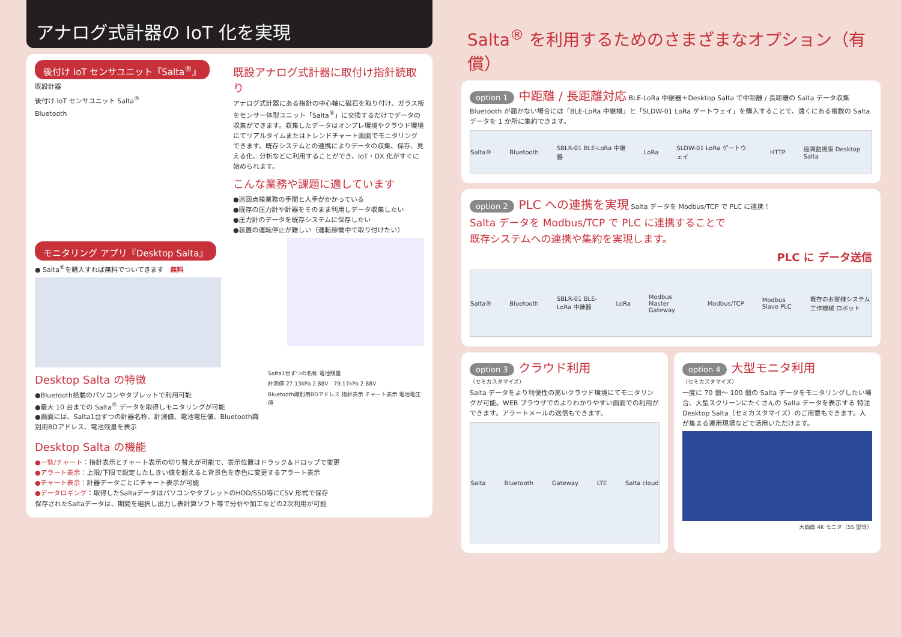アナログ式計器の IoT 化を実現
後付け IoT センサユニット『Salta<sup>®</sup>』
既設計器
後付け IoT センサユニット Salta<sup>®</sup>
Bluetooth
モニタリング アプリ『Desktop Salta』
● Salta<sup>®</sup>を購入すれば無料でついてきます　無料
既設アナログ式計器に取付け指針読取り
アナログ式計器にある指針の中心軸に磁石を取り付け、ガラス板をセンサー体型ユニット「Salta<sup>®</sup>」に交換するだけでデータの収集ができます。収集したデータはオンプレ環境やクラウド環境にてリアルタイムまたはトレンドチャート画面でモニタリングできます。既存システムとの連携によりデータの収集、保存、見える化、分析などに利用することができ、IoT・DX 化がすぐに始められます。
こんな業務や課題に適しています
●巡回点検業務の手間と人手がかかっている
●既存の圧力計や計器をそのまま利用しデータ収集したい
●圧力計のデータを既存システムに保存したい
●装置の運転停止が難しい（運転稼働中で取り付けたい）
Desktop Salta の特徴
●Bluetooth搭載のパソコンやタブレットで利用可能
●最大 10 台までの Salta<sup>®</sup> データを取得しモニタリングが可能
●画面には、Salta1台ずつの計器名称、計測値、電池電圧値、Bluetooth識別用BDアドレス、電池残量を表示
Salta1台ずつの名称 電池残量
計測値 27.13kPa 2.88V　79.17kPa 2.88V
Bluetooth識別用BDアドレス 指針表示 チャート表示 電池電圧値
Desktop Salta の機能
●一覧/チャート：指針表示とチャート表示の切り替えが可能で、表示位置はドラック＆ドロップで変更
●アラート表示：上限/下限で設定したしきい値を超えると背景色を赤色に変更するアラート表示
●チャート表示：計器データごとにチャート表示が可能
●データロギング：取得したSaltaデータはパソコンやタブレットのHDD/SSD等にCSV 形式で保存
保存されたSaltaデータは、期間を選択し出力し表計算ソフト等で分析や加工などの2次利用が可能
Salta<sup>®</sup> を利用するためのさまざまなオプション（有償）
option 1 中距離 / 長距離対応 BLE-LoRa 中継器＋Desktop Salta で中距離 / 長距離の Salta データ収集
Bluetooth が届かない場合には「BLE-LoRa 中継機」と「SLDW-01 LoRa ゲートウェイ」を購入することで、遠くにある複数の Salta データを 1 か所に集約できます。
Salta® Bluetooth SBLR-01 BLE-LoRa 中継器 LoRa SLDW-01 LoRa ゲートウェイ HTTP 遠隔監視版 Desktop Salta
option 2 PLC への連携を実現 Salta データを Modbus/TCP で PLC に連携！
Salta データを Modbus/TCP で PLC に連携することで
既存システムへの連携や集約を実現します。
PLC に データ送信
Salta® Bluetooth SBLR-01 BLE-LoRa 中継器 LoRa Modbus Master Gateway Modbus/TCP Modbus Slave PLC 既存のお客様システム 工作機械 ロボット
option 3 クラウド利用
（セミカスタマイズ）
Salta データをより利便性の高いクラウド環境にてモニタリングが可能。WEB ブラウザでのよりわかりやすい画面での利用ができます。アラートメールの送信もできます。
Salta Bluetooth Gateway LTE Salta cloud
option 4 大型モニタ利用
（セミカスタマイズ）
一度に 70 個〜 100 個の Salta データをモニタリングしたい場合、大型スクリーンにたくさんの Salta データを表示する 特注 Desktop Salta（セミカスタマイズ）のご用意もできます。人が集まる運用現場などで活用いただけます。
大画面 4K モニタ（55 型等）